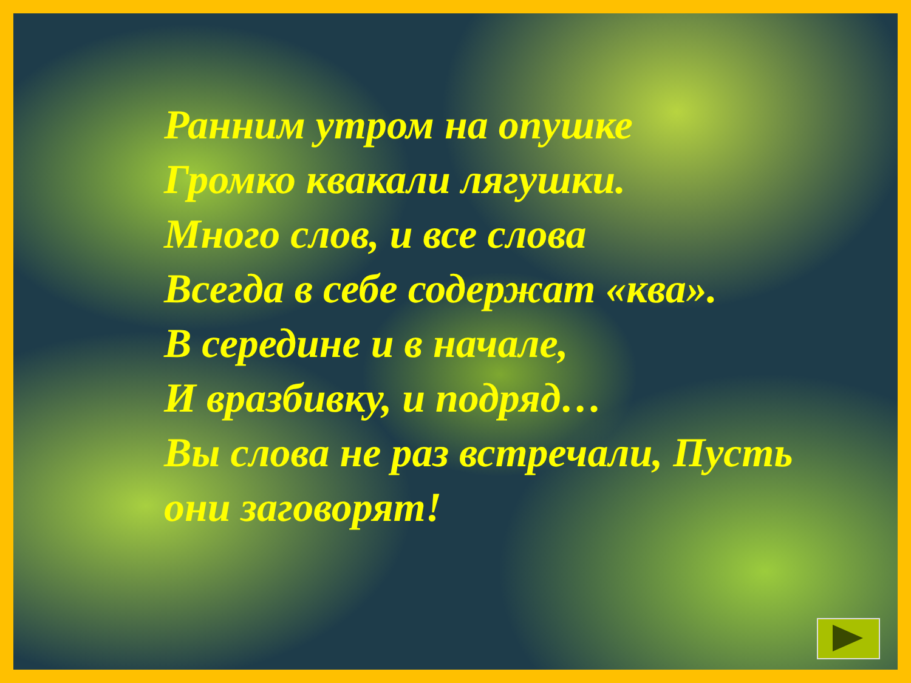Ранним утром на опушке
Громко квакали лягушки.
Много слов, и все слова
Всегда в себе содержат «ква».
В середине и в начале,
И вразбивку, и подряд…
Вы слова не раз встречали, Пусть
они заговорят!